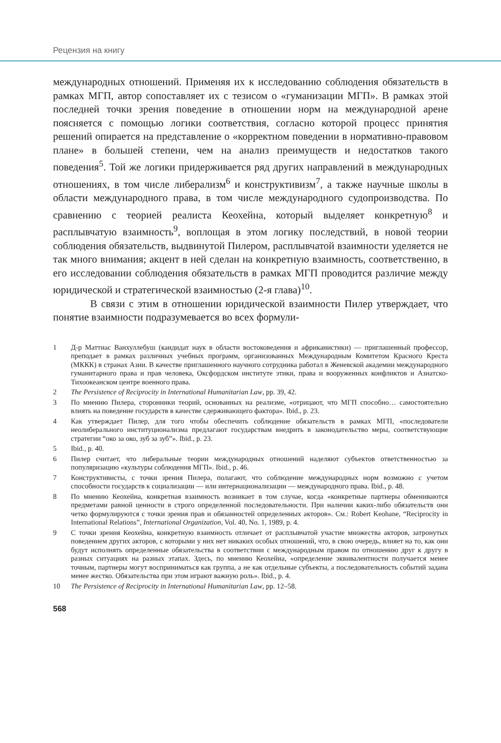Рецензия на книгу
международных отношений. Применяя их к исследованию соблюдения обязательств в рамках МГП, автор сопоставляет их с тезисом о «гуманизации МГП». В рамках этой последней точки зрения поведение в отношении норм на международной арене поясняется с помощью логики соответствия, согласно которой процесс принятия решений опирается на представление о «корректном поведении в нормативно-правовом плане» в большей степени, чем на анализ преимуществ и недостатков такого поведения<sup>5</sup>. Той же логики придерживается ряд других направлений в международных отношениях, в том числе либерализм<sup>6</sup> и конструктивизм<sup>7</sup>, а также научные школы в области международного права, в том числе международного судопроизводства. По сравнению с теорией реалиста Кеохейна, который выделяет конкретную<sup>8</sup> и расплывчатую взаимность<sup>9</sup>, воплощая в этом логику последствий, в новой теории соблюдения обязательств, выдвинутой Пилером, расплывчатой взаимности уделяется не так много внимания; акцент в ней сделан на конкретную взаимность, соответственно, в его исследовании соблюдения обязательств в рамках МГП проводится различие между юридической и стратегической взаимностью (2-я глава)<sup>10</sup>.
В связи с этим в отношении юридической взаимности Пилер утверждает, что понятие взаимности подразумевается во всех формули-
1 Д-р Маттиас Ванхуллебуш (кандидат наук в области востоковедения и африканистики) — приглашенный профессор, преподает в рамках различных учебных программ, организованных Международным Комитетом Красного Креста (МККК) в странах Азии. В качестве приглашенного научного сотрудника работал в Женевской академии международного гуманитарного права и прав человека, Оксфордском институте этики, права и вооруженных конфликтов и Азиатско-Тихоокеанском центре военного права.
2 The Persistence of Reciprocity in International Humanitarian Law, pp. 39, 42.
3 По мнению Пилера, сторонники теорий, основанных на реализме, «отрицают, что МГП способно… самостоятельно влиять на поведение государств в качестве сдерживающего фактора». Ibid., p. 23.
4 Как утверждает Пилер, для того чтобы обеспечить соблюдение обязательств в рамках МГП, «последователи неолиберального институционализма предлагают государствам внедрить в законодательство меры, соответствующие стратегии “око за око, зуб за зуб”». Ibid., p. 23.
5 Ibid., p. 40.
6 Пилер считает, что либеральные теории международных отношений наделяют субъектов ответственностью за популяризацию «культуры соблюдения МГП». Ibid., p. 46.
7 Конструктивисты, с точки зрения Пилера, полагают, что соблюдение международных норм возможно с учетом способности государств к социализации — или интернационализации — международного права. Ibid., p. 48.
8 По мнению Кеохейна, конкретная взаимность возникает в том случае, когда «конкретные партнеры обмениваются предметами равной ценности в строго определенной последовательности. При наличии каких-либо обязательств они четко формулируются с точки зрения прав и обязанностей определенных акторов». См.: Robert Keohane, “Reciprocity in International Relations”, International Organization, Vol. 40, No. 1, 1989, p. 4.
9 С точки зрения Кеохейна, конкретную взаимность отличает от расплывчатой участие множества акторов, затронутых поведением других акторов, с которыми у них нет никаких особых отношений, что, в свою очередь, влияет на то, как они будут исполнять определенные обязательства в соответствии с международным правом по отношению друг к другу в разных ситуациях на разных этапах. Здесь, по мнению Кеохейна, «определение эквивалентности получается менее точным, партнеры могут восприниматься как группа, а не как отдельные субъекты, а последовательность событий задана менее жестко. Обязательства при этом играют важную роль». Ibid., p. 4.
10 The Persistence of Reciprocity in International Humanitarian Law, pp. 12–58.
568